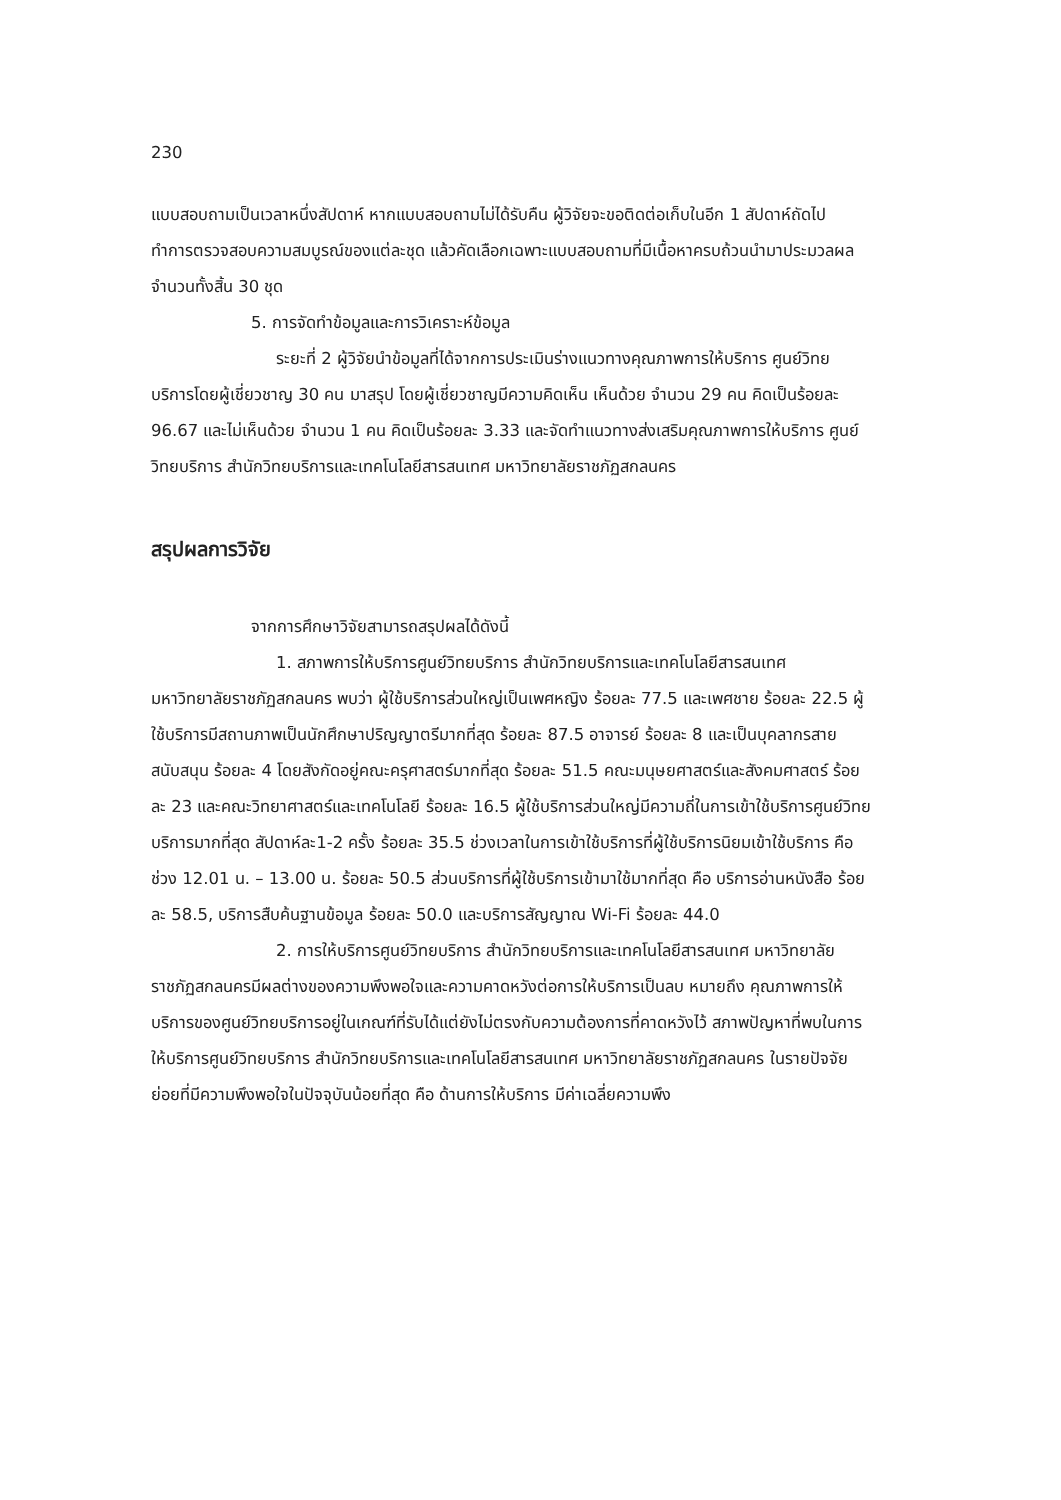230
แบบสอบถามเป็นเวลาหนึ่งสัปดาห์ หากแบบสอบถามไม่ได้รับคืน ผู้วิจัยจะขอติดต่อเก็บในอีก 1 สัปดาห์ถัดไป ทำการตรวจสอบความสมบูรณ์ของแต่ละชุด แล้วคัดเลือกเฉพาะแบบสอบถามที่มีเนื้อหาครบถ้วนนำมาประมวลผลจำนวนทั้งสิ้น 30 ชุด
5. การจัดทำข้อมูลและการวิเคราะห์ข้อมูล
ระยะที่ 2 ผู้วิจัยนำข้อมูลที่ได้จากการประเมินร่างแนวทางคุณภาพการให้บริการ ศูนย์วิทยบริการโดยผู้เชี่ยวชาญ 30 คน มาสรุป โดยผู้เชี่ยวชาญมีความคิดเห็น เห็นด้วย จำนวน 29 คน คิดเป็นร้อยละ 96.67 และไม่เห็นด้วย จำนวน 1 คน คิดเป็นร้อยละ 3.33 และจัดทำแนวทางส่งเสริมคุณภาพการให้บริการ ศูนย์วิทยบริการ สำนักวิทยบริการและเทคโนโลยีสารสนเทศ มหาวิทยาลัยราชภัฏสกลนคร
สรุปผลการวิจัย
จากการศึกษาวิจัยสามารถสรุปผลได้ดังนี้
1. สภาพการให้บริการศูนย์วิทยบริการ สำนักวิทยบริการและเทคโนโลยีสารสนเทศ มหาวิทยาลัยราชภัฏสกลนคร พบว่า ผู้ใช้บริการส่วนใหญ่เป็นเพศหญิง ร้อยละ 77.5 และเพศชาย ร้อยละ 22.5 ผู้ใช้บริการมีสถานภาพเป็นนักศึกษาปริญญาตรีมากที่สุด ร้อยละ 87.5 อาจารย์ ร้อยละ 8 และเป็นบุคลากรสายสนับสนุน ร้อยละ 4 โดยสังกัดอยู่คณะครุศาสตร์มากที่สุด ร้อยละ 51.5 คณะมนุษยศาสตร์และสังคมศาสตร์ ร้อยละ 23 และคณะวิทยาศาสตร์และเทคโนโลยี ร้อยละ 16.5 ผู้ใช้บริการส่วนใหญ่มีความถี่ในการเข้าใช้บริการศูนย์วิทยบริการมากที่สุด สัปดาห์ละ1-2 ครั้ง ร้อยละ 35.5 ช่วงเวลาในการเข้าใช้บริการที่ผู้ใช้บริการนิยมเข้าใช้บริการ คือ ช่วง 12.01 น. – 13.00 น. ร้อยละ 50.5 ส่วนบริการที่ผู้ใช้บริการเข้ามาใช้มากที่สุด คือ บริการอ่านหนังสือ ร้อยละ 58.5, บริการสืบค้นฐานข้อมูล ร้อยละ 50.0 และบริการสัญญาณ Wi-Fi ร้อยละ 44.0
2. การให้บริการศูนย์วิทยบริการ สำนักวิทยบริการและเทคโนโลยีสารสนเทศ มหาวิทยาลัยราชภัฏสกลนครมีผลต่างของความพึงพอใจและความคาดหวังต่อการให้บริการเป็นลบ หมายถึง คุณภาพการให้บริการของศูนย์วิทยบริการอยู่ในเกณฑ์ที่รับได้แต่ยังไม่ตรงกับความต้องการที่คาดหวังไว้ สภาพปัญหาที่พบในการให้บริการศูนย์วิทยบริการ สำนักวิทยบริการและเทคโนโลยีสารสนเทศ มหาวิทยาลัยราชภัฏสกลนคร ในรายปัจจัยย่อยที่มีความพึงพอใจในปัจจุบันน้อยที่สุด คือ ด้านการให้บริการ มีค่าเฉลี่ยความพึง